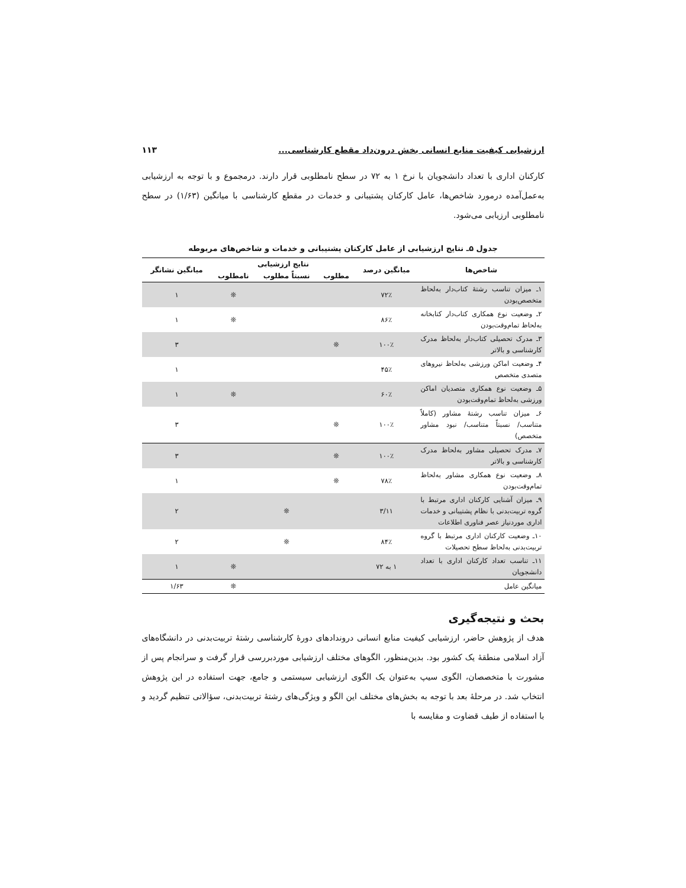ارزشیابی کیفیت منابع انسانی بخش درون‌داد مقطع کارشناسی... ۱۱۳
کارکنان اداری با تعداد دانشجویان با نرخ ۱ به ۷۲ در سطح نامطلوبی قرار دارند. درمجموع و با توجه به ارزشیابی به‌عمل‌آمده درمورد شاخص‌ها، عامل کارکنان پشتیبانی و خدمات در مقطع کارشناسی با میانگین (۱/۶۳) در سطح نامطلوبی ارزیابی می‌شود.
جدول ۵ـ نتایج ارزشیابی از عامل کارکنان پشتیبانی و خدمات و شاخص‌های مربوطه
| شاخص‌ها | میانگین درصد | نتایج ارزشیابی | | | میانگین نشانگر |
| --- | --- | --- | --- | --- | --- |
| | | مطلوب | نسبتاً مطلوب | نامطلوب | |
| ۱ـ میزان تناسب رشتهٔ کتاب‌دار به‌لحاظ متخصص‌بودن | ۷۲٪ | | | ❊ | ۱ |
| ۲ـ وضعیت نوع همکاری کتاب‌دار کتابخانه به‌لحاظ تمام‌وقت‌بودن | ۸۶٪ | | | ❊ | ۱ |
| ۳ـ مدرک تحصیلی کتاب‌دار به‌لحاظ مدرک کارشناسی و بالاتر | ۱۰۰٪ | ❊ | | | ۳ |
| ۴ـ وضعیت اماکن ورزشی به‌لحاظ نیروهای متصدی متخصص | ۴۵٪ | | | | ۱ |
| ۵ـ وضعیت نوع همکاری متصدیان اماکن ورزشی به‌لحاظ تمام‌وقت‌بودن | ۶۰٪ | | | ❊ | ۱ |
| ۶ـ میزان تناسب رشتهٔ مشاور (کاملاً متناسب/ نسبتاً متناسب/ نبود مشاور متخصص) | ۱۰۰٪ | ❊ | | | ۳ |
| ۷ـ مدرک تحصیلی مشاور به‌لحاظ مدرک کارشناسی و بالاتر | ۱۰۰٪ | ❊ | | | ۳ |
| ۸ـ وضعیت نوع همکاری مشاور به‌لحاظ تمام‌وقت‌بودن | ۷۸٪ | ❊ | | | ۱ |
| ۹ـ میزان آشنایی کارکنان اداری مرتبط با گروه تربیت‌بدنی با نظام پشتیبانی و خدمات اداری موردنیاز عصر فناوری اطلاعات | ۳/۱۱ | | ❊ | | ۲ |
| ۱۰ـ وضعیت کارکنان اداری مرتبط با گروه تربیت‌بدنی به‌لحاظ سطح تحصیلات | ۸۴٪ | | ❊ | | ۲ |
| ۱۱ـ تناسب تعداد کارکنان اداری با تعداد دانشجویان | ۱ به ۷۲ | | | ❊ | ۱ |
| میانگین عامل | | | | ❊ | ۱/۶۳ |
بحث و نتیجه‌گیری
هدف از پژوهش حاضر، ارزشیابی کیفیت منابع انسانی دروندادهای دورهٔ کارشناسی رشتهٔ تربیت‌بدنی در دانشگاه‌های آزاد اسلامی منطقهٔ یک کشور بود. بدین‌منظور، الگوهای مختلف ارزشیابی موردبررسی قرار گرفت و سرانجام پس از مشورت با متخصصان، الگوی سیپ به‌عنوان یک الگوی ارزشیابی سیستمی و جامع، جهت استفاده در این پژوهش انتخاب شد. در مرحلهٔ بعد با توجه به بخش‌های مختلف این الگو و ویژگی‌های رشتهٔ تربیت‌بدنی، سؤالاتی تنظیم گردید و با استفاده از طیف قضاوت و مقایسه با